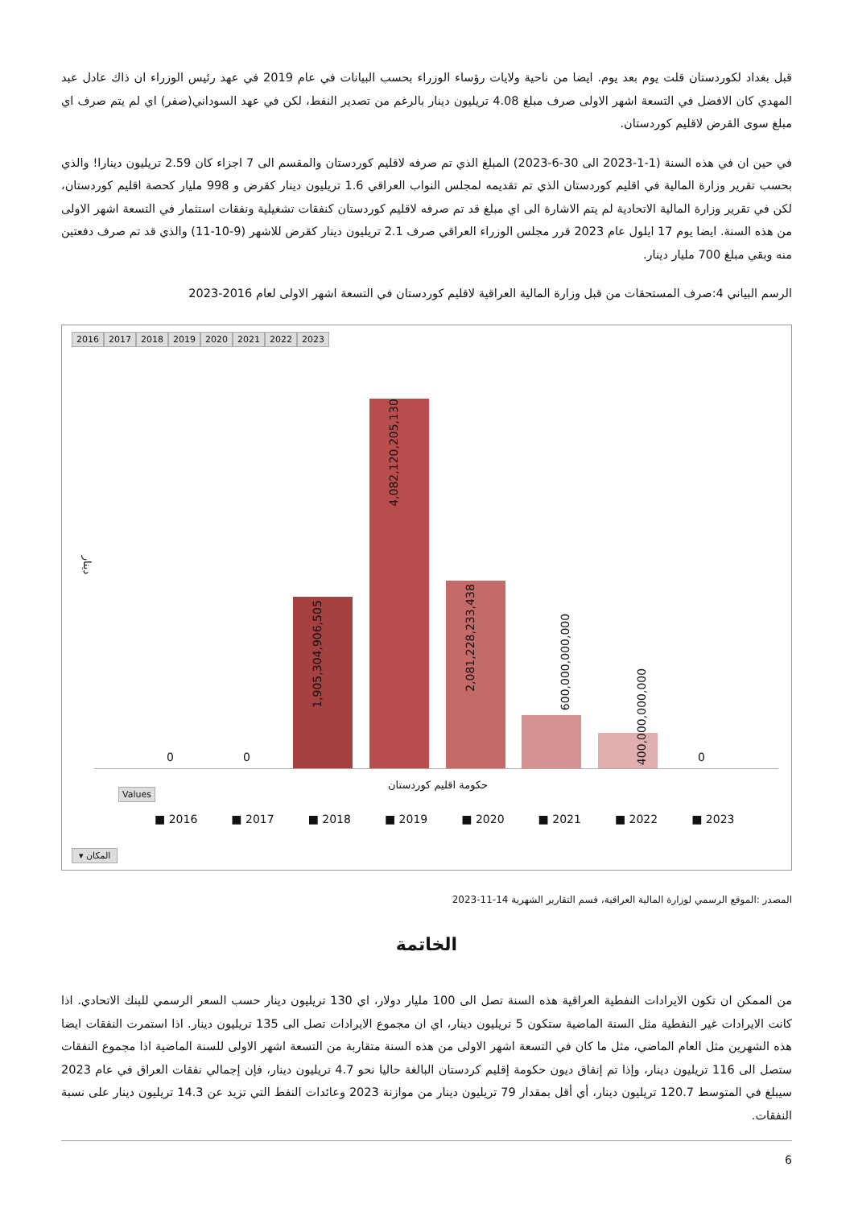قبل بغداد لكوردستان قلت يوم بعد يوم. ايضا من ناحية ولايات رؤساء الوزراء بحسب البيانات في عام 2019 في عهد رئيس الوزراء ان ذاك عادل عبد المهدي كان الافضل في التسعة اشهر الاولى صرف مبلغ 4.08 تريليون دينار بالرغم من تصدير النفط، لكن في عهد السوداني(صفر) اي لم يتم صرف اي مبلغ سوى القرض لاقليم كوردستان.
في حين ان في هذه السنة (1-1-2023 الى 30-6-2023) المبلغ الذي تم صرفه لاقليم كوردستان والمقسم الى 7 اجزاء كان 2.59 تريليون دينارا! والذي بحسب تقرير وزارة المالية في اقليم كوردستان الذي تم تقديمه لمجلس النواب العراقي 1.6 تريليون دينار كقرض و 998 مليار كحصة اقليم كوردستان، لكن في تقرير وزارة المالية الاتحادية لم يتم الاشارة الى اي مبلغ قد تم صرفه لاقليم كوردستان كنفقات تشغيلية ونفقات استثمار في التسعة اشهر الاولى من هذه السنة. ايضا يوم 17 ايلول عام 2023 قرر مجلس الوزراء العراقي صرف 2.1 تريليون دينار كقرض للاشهر (9-10-11) والذي قد تم صرف دفعتين منه وبقي مبلغ 700 مليار دينار.
الرسم البياني 4:صرف المستحقات من قبل وزارة المالية العراقية لاقليم كوردستان في التسعة اشهر الاولى لعام 2016-2023
2016 2017 2018 2019 2020 2021 2022 2023
دينار
0 0
1,905,304,906,505
4,082,120,205,130
2,081,228,233,438
600,000,000,000
400,000,000,000
0
حكومة اقليم كوردستان
Values
■ 2016 ■ 2017 ■ 2018 ■ 2019 ■ 2020 ■ 2021 ■ 2022 ■ 2023
المكان ▾
المصدر :الموقع الرسمي لوزارة المالية العراقية، قسم التقارير الشهرية 14-11-2023
الخاتمة
من الممكن ان تكون الايرادات النفطية العراقية هذه السنة تصل الى 100 مليار دولار، اي 130 تريليون دينار حسب السعر الرسمي للبنك الاتحادي. اذا كانت الايرادات غير النفطية مثل السنة الماضية ستكون 5 تريليون دينار، اي ان مجموع الايرادات تصل الى 135 تريليون دينار. اذا استمرت النفقات ايضا هذه الشهرين مثل العام الماضي، مثل ما كان في التسعة اشهر الاولى من هذه السنة متقاربة من التسعة اشهر الاولى للسنة الماضية اذا مجموع النفقات ستصل الى 116 تريليون دينار، وإذا تم إنفاق ديون حكومة إقليم كردستان البالغة حاليا نحو 4.7 تريليون دينار، فإن إجمالي نفقات العراق في عام 2023 سيبلغ في المتوسط 120.7 تريليون دينار، أي أقل بمقدار 79 تريليون دينار من موازنة 2023 وعائدات النفط التي تزيد عن 14.3 تريليون دينار على نسبة النفقات.
6